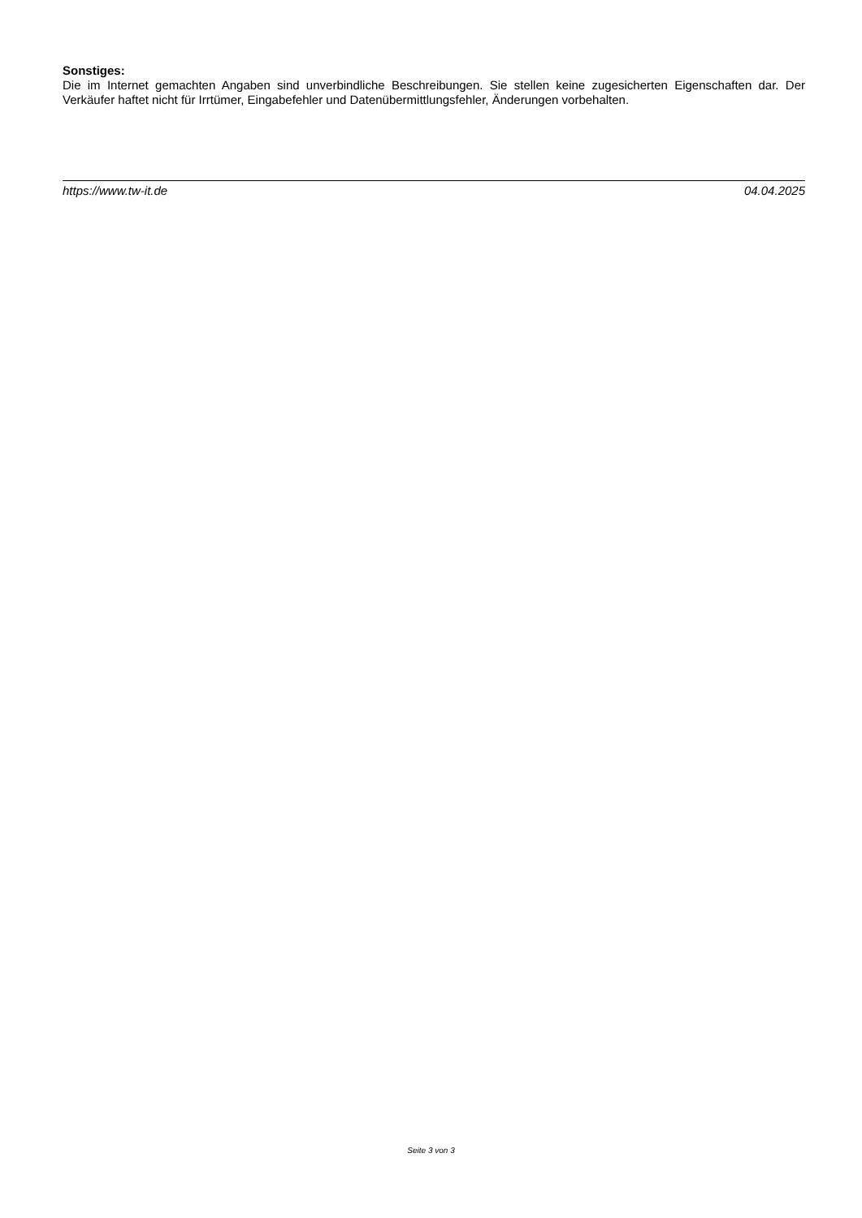Sonstiges:
Die im Internet gemachten Angaben sind unverbindliche Beschreibungen. Sie stellen keine zugesicherten Eigenschaften dar. Der Verkäufer haftet nicht für Irrtümer, Eingabefehler und Datenübermittlungsfehler, Änderungen vorbehalten.
https://www.tw-it.de 04.04.2025
Seite 3 von 3